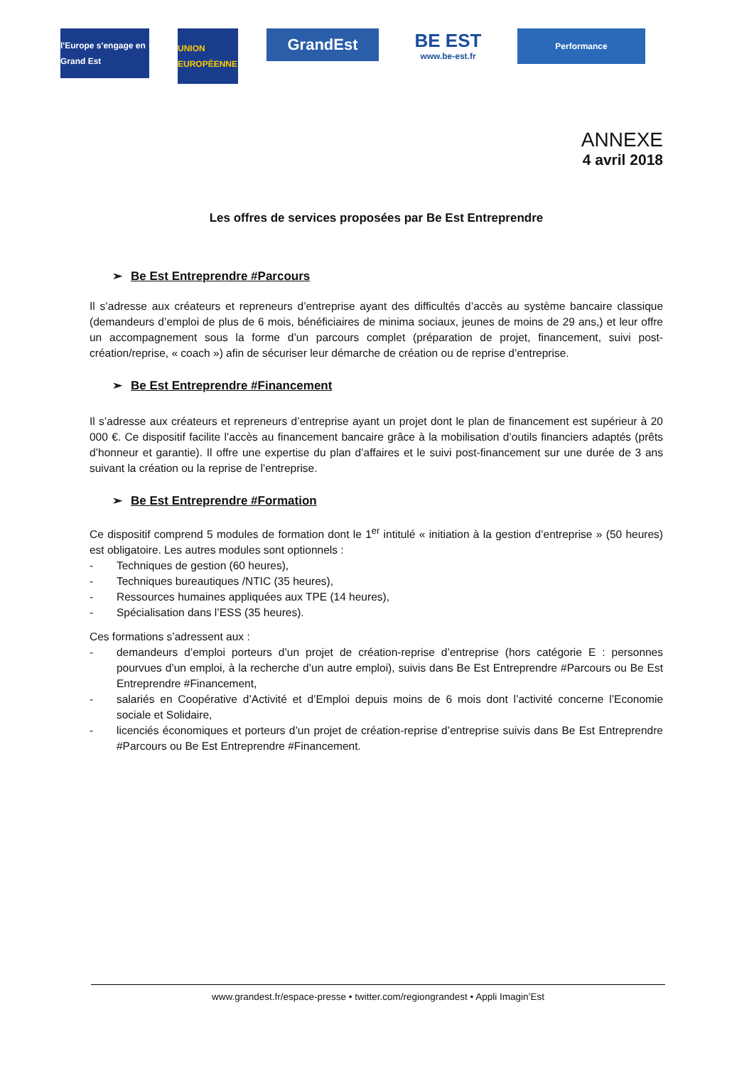l'Europe s'engage en Grand Est
UNION EUROPÉENNE
GrandEst
BE EST
www.be-est.fr
Performance
ANNEXE
4 avril 2018
Les offres de services proposées par Be Est Entreprendre
➢ Be Est Entreprendre #Parcours
Il s’adresse aux créateurs et repreneurs d’entreprise ayant des difficultés d’accès au système bancaire classique (demandeurs d’emploi de plus de 6 mois, bénéficiaires de minima sociaux, jeunes de moins de 29 ans,) et leur offre un accompagnement sous la forme d’un parcours complet (préparation de projet, financement, suivi post-création/reprise, « coach ») afin de sécuriser leur démarche de création ou de reprise d’entreprise.
➢ Be Est Entreprendre #Financement
Il s’adresse aux créateurs et repreneurs d’entreprise ayant un projet dont le plan de financement est supérieur à 20 000 €. Ce dispositif facilite l’accès au financement bancaire grâce à la mobilisation d’outils financiers adaptés (prêts d’honneur et garantie). Il offre une expertise du plan d’affaires et le suivi post-financement sur une durée de 3 ans suivant la création ou la reprise de l’entreprise.
➢ Be Est Entreprendre #Formation
Ce dispositif comprend 5 modules de formation dont le 1<sup>er</sup> intitulé « initiation à la gestion d’entreprise » (50 heures) est obligatoire. Les autres modules sont optionnels :
- Techniques de gestion (60 heures),
- Techniques bureautiques /NTIC (35 heures),
- Ressources humaines appliquées aux TPE (14 heures),
- Spécialisation dans l’ESS (35 heures).
Ces formations s’adressent aux :
- demandeurs d’emploi porteurs d’un projet de création-reprise d’entreprise (hors catégorie E : personnes pourvues d’un emploi, à la recherche d’un autre emploi), suivis dans Be Est Entreprendre #Parcours ou Be Est Entreprendre #Financement,
- salariés en Coopérative d’Activité et d’Emploi depuis moins de 6 mois dont l’activité concerne l’Economie sociale et Solidaire,
- licenciés économiques et porteurs d’un projet de création-reprise d’entreprise suivis dans Be Est Entreprendre #Parcours ou Be Est Entreprendre #Financement.
www.grandest.fr/espace-presse • twitter.com/regiongrandest • Appli Imagin’Est